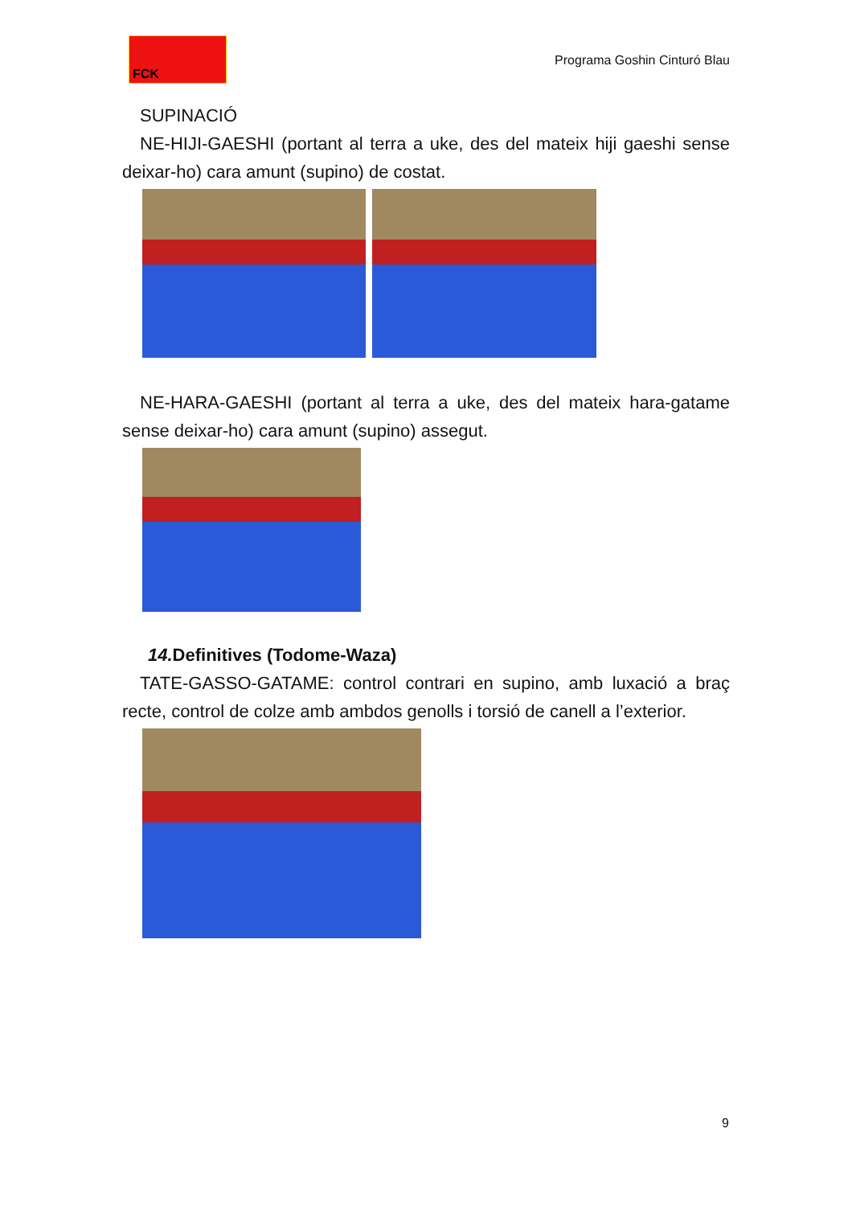FCK
Programa Goshin Cinturó Blau
SUPINACIÓ
NE-HIJI-GAESHI (portant al terra a uke, des del mateix hiji gaeshi sense deixar-ho) cara amunt (supino) de costat.
NE-HARA-GAESHI (portant al terra a uke, des del mateix hara-gatame sense deixar-ho) cara amunt (supino) assegut.
14. Definitives (Todome-Waza)
TATE-GASSO-GATAME: control contrari en supino, amb luxació a braç recte, control de colze amb ambdos genolls i torsió de canell a l’exterior.
9